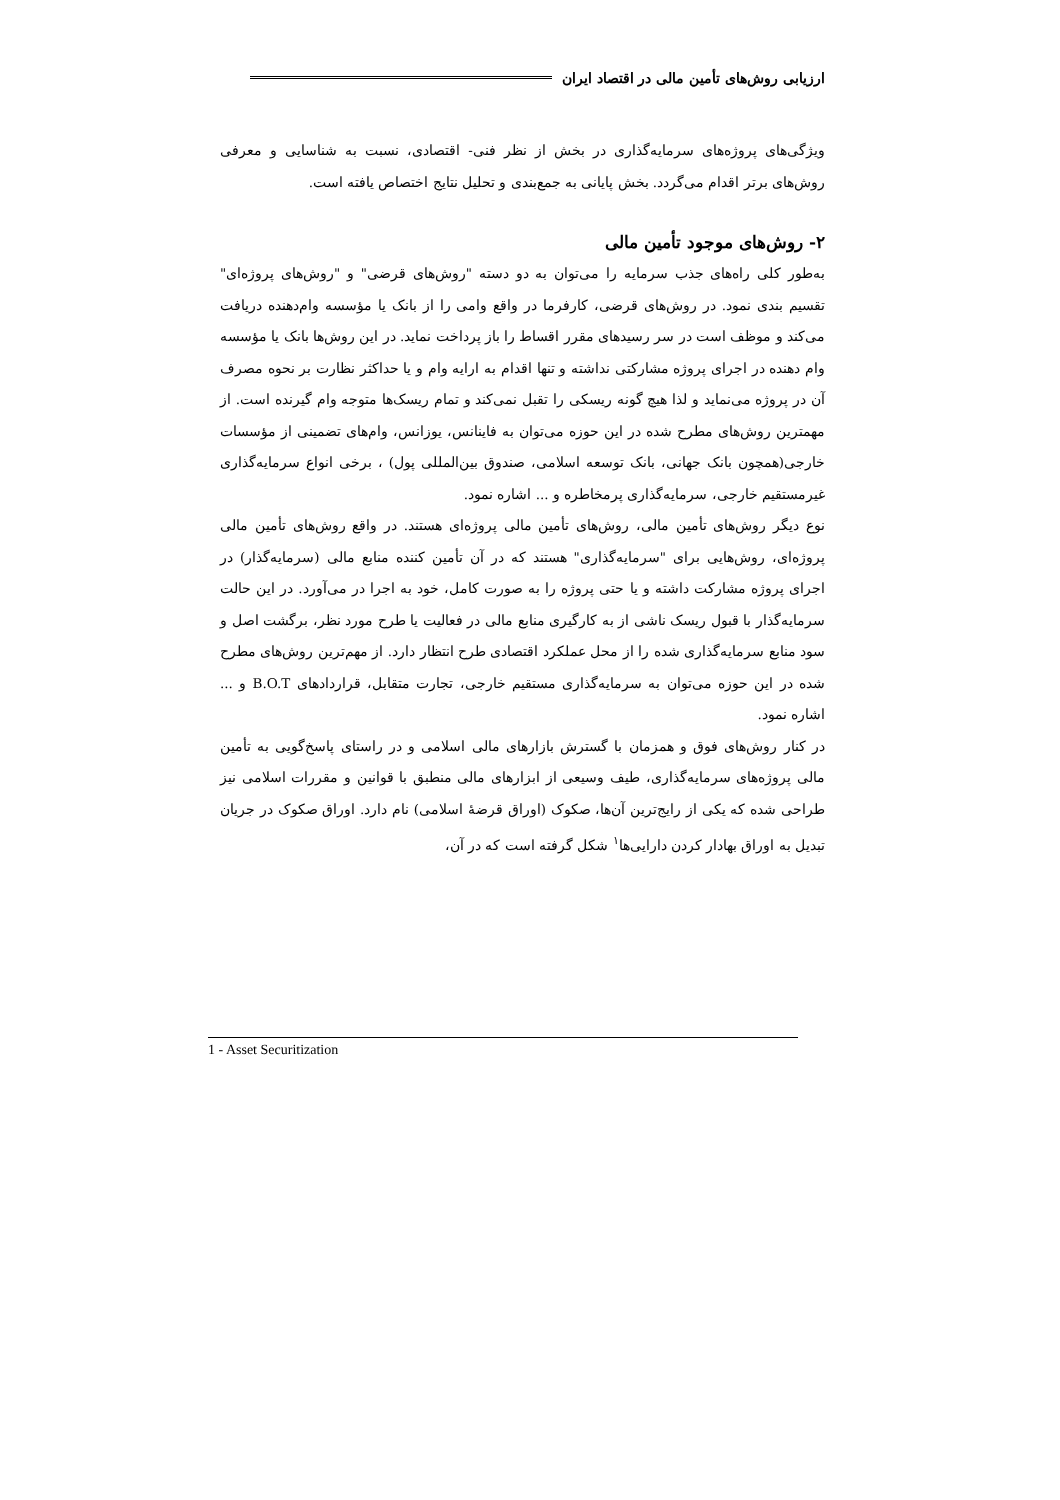ارزیابی روش‌های تأمین مالی در اقتصاد ایران
ویژگی‌های پروژه‌های سرمایه‌گذاری در بخش از نظر فنی- اقتصادی، نسبت به شناسایی و معرفی روش‌های برتر اقدام می‌گردد. بخش پایانی به جمع‌بندی و تحلیل نتایج اختصاص یافته است.
۲- روش‌های موجود تأمین مالی
به‌طور کلی راه‌های جذب سرمایه را می‌توان به دو دسته "روش‌های قرضی" و "روش‌های پروژه‌ای" تقسیم بندی نمود. در روش‌های قرضی، کارفرما در واقع وامی را از بانک یا مؤسسه وام‌دهنده دریافت می‌کند و موظف است در سر رسیدهای مقرر اقساط را باز پرداخت نماید. در این روش‌ها بانک یا مؤسسه وام دهنده در اجرای پروژه مشارکتی نداشته و تنها اقدام به ارایه وام و یا حداکثر نظارت بر نحوه مصرف آن در پروژه می‌نماید و لذا هیچ گونه ریسکی را تقبل نمی‌کند و تمام ریسک‌ها متوجه وام گیرنده است. از مهمترین روش‌های مطرح شده در این حوزه می‌توان به فاینانس، یوزانس، وام‌های تضمینی از مؤسسات خارجی(همچون بانک جهانی، بانک توسعه اسلامی، صندوق بین‌المللی پول) ، برخی انواع سرمایه‌گذاری غیرمستقیم خارجی، سرمایه‌گذاری پرمخاطره و ... اشاره نمود.
نوع دیگر روش‌های تأمین مالی، روش‌های تأمین مالی پروژه‌ای هستند. در واقع روش‌های تأمین مالی پروژه‌ای، روش‌هایی برای "سرمایه‌گذاری" هستند که در آن تأمین کننده منابع مالی (سرمایه‌گذار) در اجرای پروژه مشارکت داشته و یا حتی پروژه را به صورت کامل، خود به اجرا در می‌آورد. در این حالت سرمایه‌گذار با قبول ریسک ناشی از به کارگیری منابع مالی در فعالیت یا طرح مورد نظر، برگشت اصل و سود منابع سرمایه‌گذاری شده را از محل عملکرد اقتصادی طرح انتظار دارد. از مهم‌ترین روش‌های مطرح شده در این حوزه می‌توان به سرمایه‌گذاری مستقیم خارجی، تجارت متقابل، قراردادهای B.O.T و ... اشاره نمود.
در کنار روش‌های فوق و همزمان با گسترش بازارهای مالی اسلامی و در راستای پاسخ‌گویی به تأمین مالی پروژه‌های سرمایه‌گذاری، طیف وسیعی از ابزارهای مالی منطبق با قوانین و مقررات اسلامی نیز طراحی شده که یکی از رایج‌ترین آن‌ها، صکوک (اوراق قرضهٔ اسلامی) نام دارد. اوراق صکوک در جریان تبدیل به اوراق بهادار کردن دارایی‌ها<sup>۱</sup> شکل گرفته است که در آن،
1 - Asset Securitization